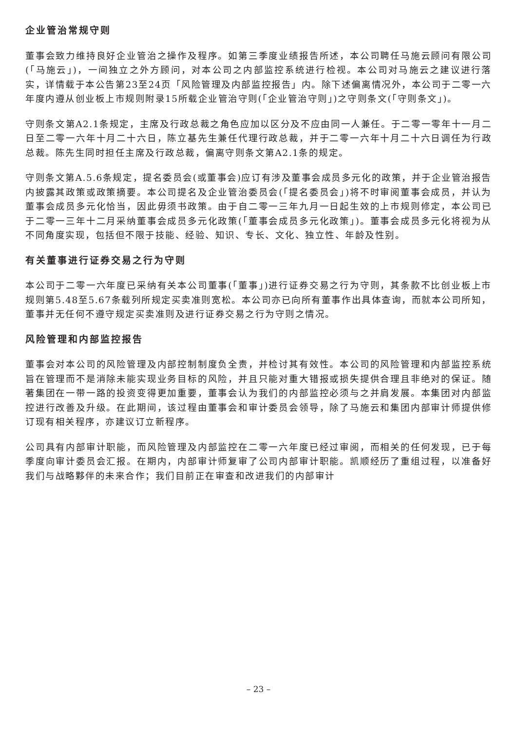企业管治常规守则
董事会致力维持良好企业管治之操作及程序。如第三季度业绩报告所述，本公司聘任马施云顾问有限公司(「马施云」)，一间独立之外方顾问，对本公司之内部监控系统进行检视。本公司对马施云之建议进行落实，详情载于本公告第23至24页「风险管理及内部监控报告」内。除下述偏离情况外，本公司于二零一六年度内遵从创业板上市规则附录15所载企业管治守则(「企业管治守则」)之守则条文(「守则条文」)。
守则条文第A2.1条规定，主席及行政总裁之角色应加以区分及不应由同一人兼任。于二零一零年十一月二日至二零一六年十月二十六日，陈立基先生兼任代理行政总裁，并于二零一六年十月二十六日调任为行政总裁。陈先生同时担任主席及行政总裁，偏离守则条文第A2.1条的规定。
守则条文第A.5.6条规定，提名委员会(或董事会)应订有涉及董事会成员多元化的政策，并于企业管治报告内披露其政策或政策摘要。本公司提名及企业管治委员会(「提名委员会」)将不时审阅董事会成员，并认为董事会成员多元化恰当，因此毋须书政策。由于自二零一三年九月一日起生效的上市规则修定，本公司已于二零一三年十二月采纳董事会成员多元化政策(「董事会成员多元化政策」)。董事会成员多元化将视为从不同角度实现，包括但不限于技能、经验、知识、专长、文化、独立性、年龄及性别。
有关董事进行证券交易之行为守则
本公司于二零一六年度已采纳有关本公司董事(「董事」)进行证券交易之行为守则，其条款不比创业板上市规则第5.48至5.67条载列所规定买卖准则宽松。本公司亦已向所有董事作出具体查询，而就本公司所知，董事并无任何不遵守规定买卖准则及进行证券交易之行为守则之情况。
风险管理和内部监控报告
董事会对本公司的风险管理及内部控制制度负全责，并检讨其有效性。本公司的风险管理和内部监控系统旨在管理而不是消除未能实现业务目标的风险，并且只能对重大错报或损失提供合理且非绝对的保证。随著集团在一带一路的投资变得更加重要，董事会认为我们的内部监控必须与之并肩发展。本集团对内部监控进行改善及升级。在此期间，该过程由董事会和审计委员会领导，除了马施云和集团内部审计师提供修订现有相关程序，亦建议订立新程序。
公司具有内部审计职能，而风险管理及内部监控在二零一六年度已经过审阅，而相关的任何发现，已于每季度向审计委员会汇报。在期内，内部审计师复审了公司内部审计职能。凯顺经历了重组过程，以准备好我们与战略夥伴的未来合作；我们目前正在审查和改进我们的内部审计
– 23 –